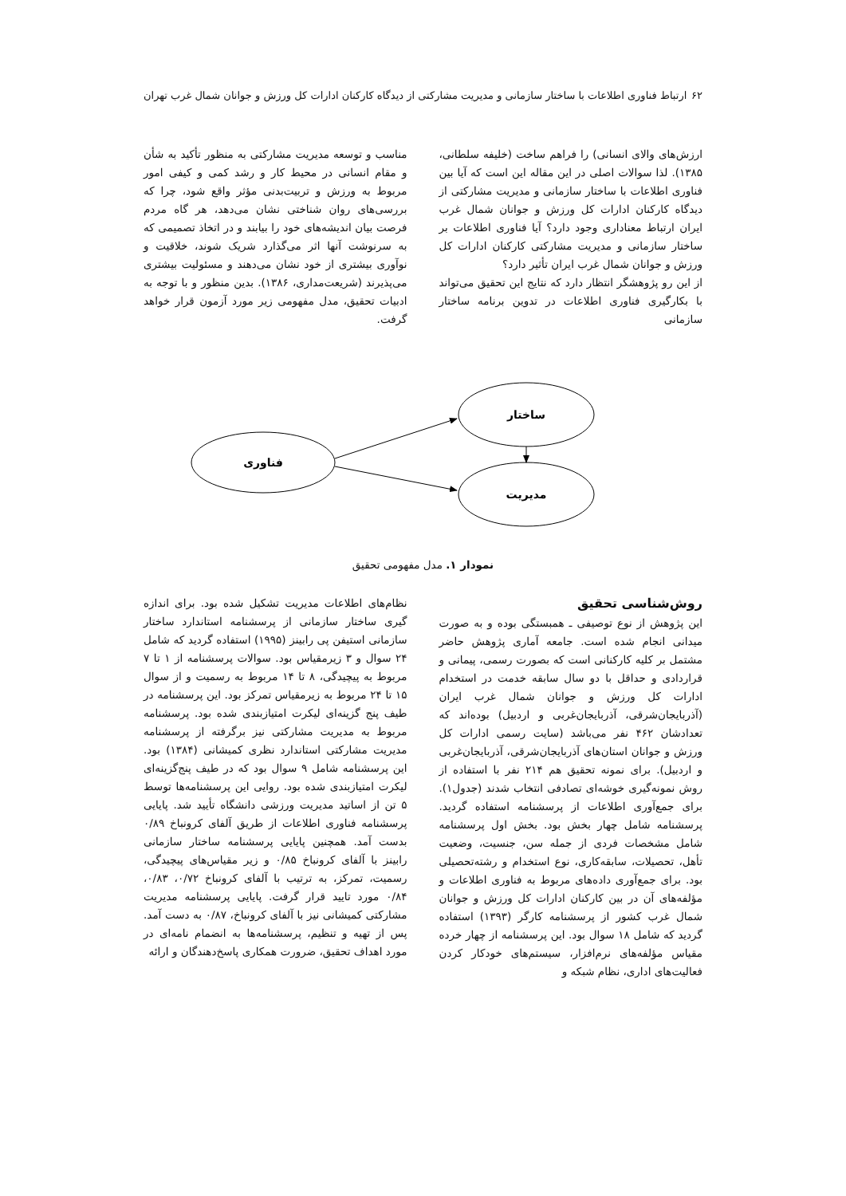۶۲ ارتباط فناوری اطلاعات با ساختار سازمانی و مدیریت مشارکتی از دیدگاه کارکنان ادارات کل ورزش و جوانان شمال غرب تهران
ارزش‌های والای انسانی) را فراهم ساخت (خلیفه سلطانی، ۱۳۸۵). لذا سوالات اصلی در این مقاله این است که آیا بین فناوری اطلاعات با ساختار سازمانی و مدیریت مشارکتی از دیدگاه کارکنان ادارات کل ورزش و جوانان شمال غرب ایران ارتباط معناداری وجود دارد؟ آیا فناوری اطلاعات بر ساختار سازمانی و مدیریت مشارکتی کارکنان ادارات کل ورزش و جوانان شمال غرب ایران تأثیر دارد؟
از این رو پژوهشگر انتظار دارد که نتایج این تحقیق می‌تواند با بکارگیری فناوری اطلاعات در تدوین برنامه ساختار سازمانی
مناسب و توسعه مدیریت مشارکتی به منظور تأکید به شأن و مقام انسانی در محیط کار و رشد کمی و کیفی امور مربوط به ورزش و تربیت‌بدنی مؤثر واقع شود، چرا که بررسی‌های روان شناختی نشان می‌دهد، هر گاه مردم فرصت بیان اندیشه‌های خود را بیابند و در اتخاذ تصمیمی که به سرنوشت آنها اثر می‌گذارد شریک شوند، خلاقیت و نوآوری بیشتری از خود نشان می‌دهند و مسئولیت بیشتری می‌پذیرند (شریعت‌مداری، ۱۳۸۶). بدین منظور و با توجه به ادبیات تحقیق، مدل مفهومی زیر مورد آزمون قرار خواهد گرفت.
فناوری
ساختار
مدیریت
نمودار ۱. مدل مفهومی تحقیق
روش‌شناسی تحقیق
این پژوهش از نوع توصیفی ـ همبستگی بوده و به صورت میدانی انجام شده است. جامعه آماری پژوهش حاضر مشتمل بر کلیه کارکنانی است که بصورت رسمی، پیمانی و قراردادی و حداقل با دو سال سابقه خدمت در استخدام ادارات کل ورزش و جوانان شمال غرب ایران (آذربایجان‌شرقی، آذربایجان‌غربی و اردبیل) بوده‌اند که تعدادشان ۴۶۲ نفر می‌باشد (سایت رسمی ادارات کل ورزش و جوانان استان‌های آذربایجان‌شرقی، آذربایجان‌غربی و اردبیل). برای نمونه تحقیق هم ۲۱۴ نفر با استفاده از روش نمونه‌گیری خوشه‌ای تصادفی انتخاب شدند (جدول۱). برای جمع‌آوری اطلاعات از پرسشنامه استفاده گردید. پرسشنامه شامل چهار بخش بود. بخش اول پرسشنامه شامل مشخصات فردی از جمله سن، جنسیت، وضعیت تأهل، تحصیلات، سابقه‌کاری، نوع استخدام و رشته‌تحصیلی بود. برای جمع‌آوری داده‌های مربوط به فناوری اطلاعات و مؤلفه‌های آن در بین کارکنان ادارات کل ورزش و جوانان شمال غرب کشور از پرسشنامه کارگر (۱۳۹۳) استفاده گردید که شامل ۱۸ سوال بود. این پرسشنامه از چهار خرده مقیاس مؤلفه‌های نرم‌افزار، سیستم‌های خودکار کردن فعالیت‌های اداری، نظام شبکه و
نظام‌های اطلاعات مدیریت تشکیل شده بود. برای اندازه گیری ساختار سازمانی از پرسشنامه استاندارد ساختار سازمانی استیفن پی رابینز (۱۹۹۵) استفاده گردید که شامل ۲۴ سوال و ۳ زیرمقیاس بود. سوالات پرسشنامه از ۱ تا ۷ مربوط به پیچیدگی، ۸ تا ۱۴ مربوط به رسمیت و از سوال ۱۵ تا ۲۴ مربوط به زیرمقیاس تمرکز بود. این پرسشنامه در طیف پنج گزینه‌ای لیکرت امتیازبندی شده بود. پرسشنامه مربوط به مدیریت مشارکتی نیز برگرفته از پرسشنامه مدیریت مشارکتی استاندارد نظری کمیشانی (۱۳۸۴) بود. این پرسشنامه شامل ۹ سوال بود که در طیف پنج‌گزینه‌ای لیکرت امتیازبندی شده بود. روایی این پرسشنامه‌ها توسط ۵ تن از اساتید مدیریت ورزشی دانشگاه تأیید شد. پایایی پرسشنامه فناوری اطلاعات از طریق آلفای کرونباخ ۰/۸۹ بدست آمد. همچنین پایایی پرسشنامه ساختار سازمانی رابینز با آلفای کرونباخ ۰/۸۵ و زیر مقیاس‌های پیچیدگی، رسمیت، تمرکز، به ترتیب با آلفای کرونباخ ۰/۷۲، ۰/۸۳، ۰/۸۴ مورد تایید قرار گرفت. پایایی پرسشنامه مدیریت مشارکتی کمیشانی نیز با آلفای کرونباخ، ۰/۸۷ به دست آمد. پس از تهیه و تنظیم، پرسشنامه‌ها به انضمام نامه‌ای در مورد اهداف تحقیق، ضرورت همکاری پاسخ‌دهندگان و ارائه